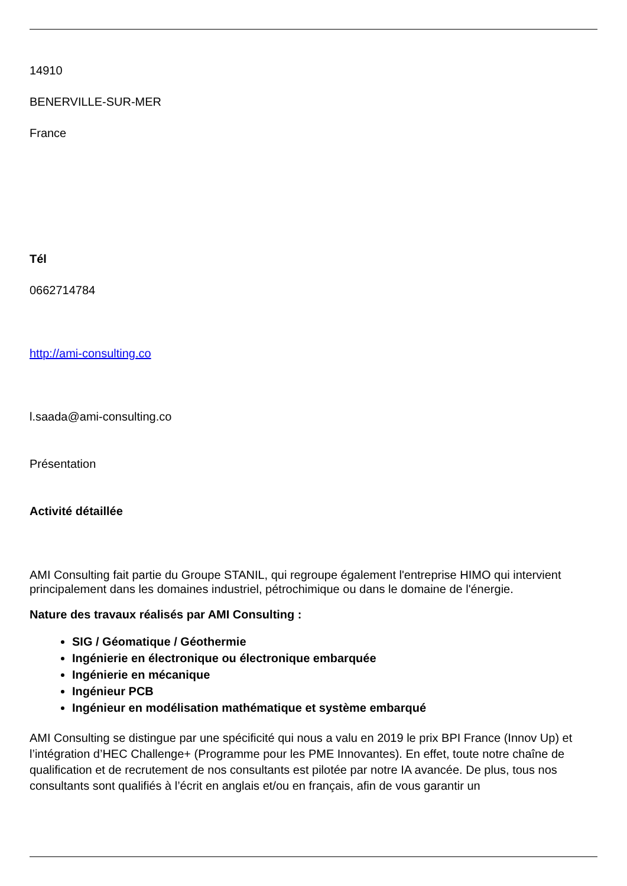14910
BENERVILLE-SUR-MER
France
Tél
0662714784
http://ami-consulting.co
l.saada@ami-consulting.co
Présentation
Activité détaillée
AMI Consulting fait partie du Groupe STANIL, qui regroupe également l'entreprise HIMO qui intervient principalement dans les domaines industriel, pétrochimique ou dans le domaine de l'énergie.
Nature des travaux réalisés par AMI Consulting :
SIG / Géomatique / Géothermie
Ingénierie en électronique ou électronique embarquée
Ingénierie en mécanique
Ingénieur PCB
Ingénieur en modélisation mathématique et système embarqué
AMI Consulting se distingue par une spécificité qui nous a valu en 2019 le prix BPI France (Innov Up) et l’intégration d’HEC Challenge+ (Programme pour les PME Innovantes). En effet, toute notre chaîne de qualification et de recrutement de nos consultants est pilotée par notre IA avancée. De plus, tous nos consultants sont qualifiés à l’écrit en anglais et/ou en français, afin de vous garantir un